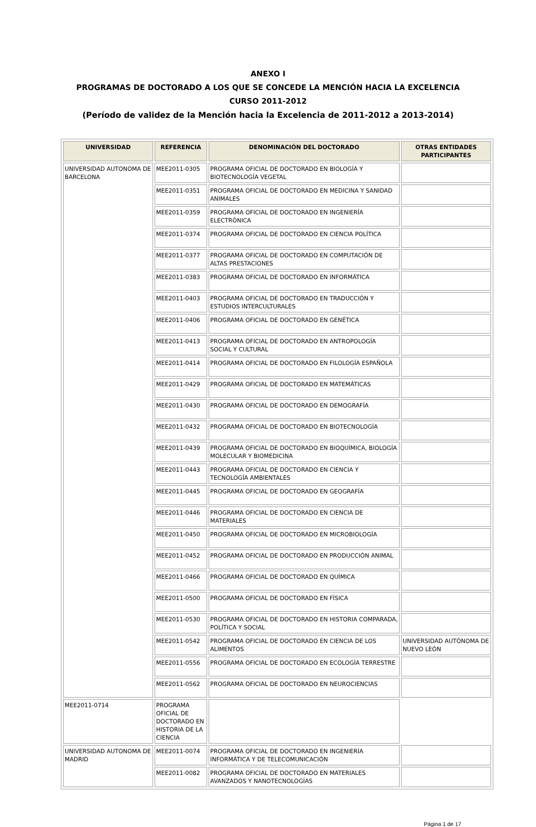ANEXO I
PROGRAMAS DE DOCTORADO A LOS QUE SE CONCEDE LA MENCIÓN HACIA LA EXCELENCIA
CURSO 2011-2012
(Período de validez de la Mención hacia la Excelencia de 2011-2012 a 2013-2014)
| UNIVERSIDAD | REFERENCIA | DENOMINACIÓN DEL DOCTORADO | OTRAS ENTIDADES PARTICIPANTES |
| --- | --- | --- | --- |
| UNIVERSIDAD AUTONOMA DE BARCELONA | MEE2011-0305 | PROGRAMA OFICIAL DE DOCTORADO EN BIOLOGÍA Y BIOTECNOLOGÍA VEGETAL | |
| | MEE2011-0351 | PROGRAMA OFICIAL DE DOCTORADO EN MEDICINA Y SANIDAD ANIMALES | |
| | MEE2011-0359 | PROGRAMA OFICIAL DE DOCTORADO EN INGENIERÍA ELECTRÓNICA | |
| | MEE2011-0374 | PROGRAMA OFICIAL DE DOCTORADO EN CIENCIA POLÍTICA | |
| | MEE2011-0377 | PROGRAMA OFICIAL DE DOCTORADO EN COMPUTACIÓN DE ALTAS PRESTACIONES | |
| | MEE2011-0383 | PROGRAMA OFICIAL DE DOCTORADO EN INFORMÁTICA | |
| | MEE2011-0403 | PROGRAMA OFICIAL DE DOCTORADO EN TRADUCCIÓN Y ESTUDIOS INTERCULTURALES | |
| | MEE2011-0406 | PROGRAMA OFICIAL DE DOCTORADO EN GENÉTICA | |
| | MEE2011-0413 | PROGRAMA OFICIAL DE DOCTORADO EN ANTROPOLOGÍA SOCIAL Y CULTURAL | |
| | MEE2011-0414 | PROGRAMA OFICIAL DE DOCTORADO EN FILOLOGÍA ESPAÑOLA | |
| | MEE2011-0429 | PROGRAMA OFICIAL DE DOCTORADO EN MATEMÁTICAS | |
| | MEE2011-0430 | PROGRAMA OFICIAL DE DOCTORADO EN DEMOGRAFÍA | |
| | MEE2011-0432 | PROGRAMA OFICIAL DE DOCTORADO EN BIOTECNOLOGÍA | |
| | MEE2011-0439 | PROGRAMA OFICIAL DE DOCTORADO EN BIOQUÍMICA, BIOLOGÍA MOLECULAR Y BIOMEDICINA | |
| | MEE2011-0443 | PROGRAMA OFICIAL DE DOCTORADO EN CIENCIA Y TECNOLOGÍA AMBIENTALES | |
| | MEE2011-0445 | PROGRAMA OFICIAL DE DOCTORADO EN GEOGRAFÍA | |
| | MEE2011-0446 | PROGRAMA OFICIAL DE DOCTORADO EN CIENCIA DE MATERIALES | |
| | MEE2011-0450 | PROGRAMA OFICIAL DE DOCTORADO EN MICROBIOLOGÍA | |
| | MEE2011-0452 | PROGRAMA OFICIAL DE DOCTORADO EN PRODUCCIÓN ANIMAL | |
| | MEE2011-0466 | PROGRAMA OFICIAL DE DOCTORADO EN QUÍMICA | |
| | MEE2011-0500 | PROGRAMA OFICIAL DE DOCTORADO EN FÍSICA | |
| | MEE2011-0530 | PROGRAMA OFICIAL DE DOCTORADO EN HISTORIA COMPARADA, POLÍTICA Y SOCIAL | |
| | MEE2011-0542 | PROGRAMA OFICIAL DE DOCTORADO EN CIENCIA DE LOS ALIMENTOS | UNIVERSIDAD AUTÓNOMA DE NUEVO LEÓN |
| | MEE2011-0556 | PROGRAMA OFICIAL DE DOCTORADO EN ECOLOGÍA TERRESTRE | |
| | MEE2011-0562 | PROGRAMA OFICIAL DE DOCTORADO EN NEUROCIENCIAS | |
| | MEE2011-0714 | PROGRAMA OFICIAL DE DOCTORADO EN HISTORIA DE LA CIENCIA | |
| UNIVERSIDAD AUTONOMA DE MADRID | MEE2011-0074 | PROGRAMA OFICIAL DE DOCTORADO EN INGENIERÍA INFORMÁTICA Y DE TELECOMUNICACIÓN | |
| | MEE2011-0082 | PROGRAMA OFICIAL DE DOCTORADO EN MATERIALES AVANZADOS Y NANOTECNOLOGÍAS | |
Página 1 de 17